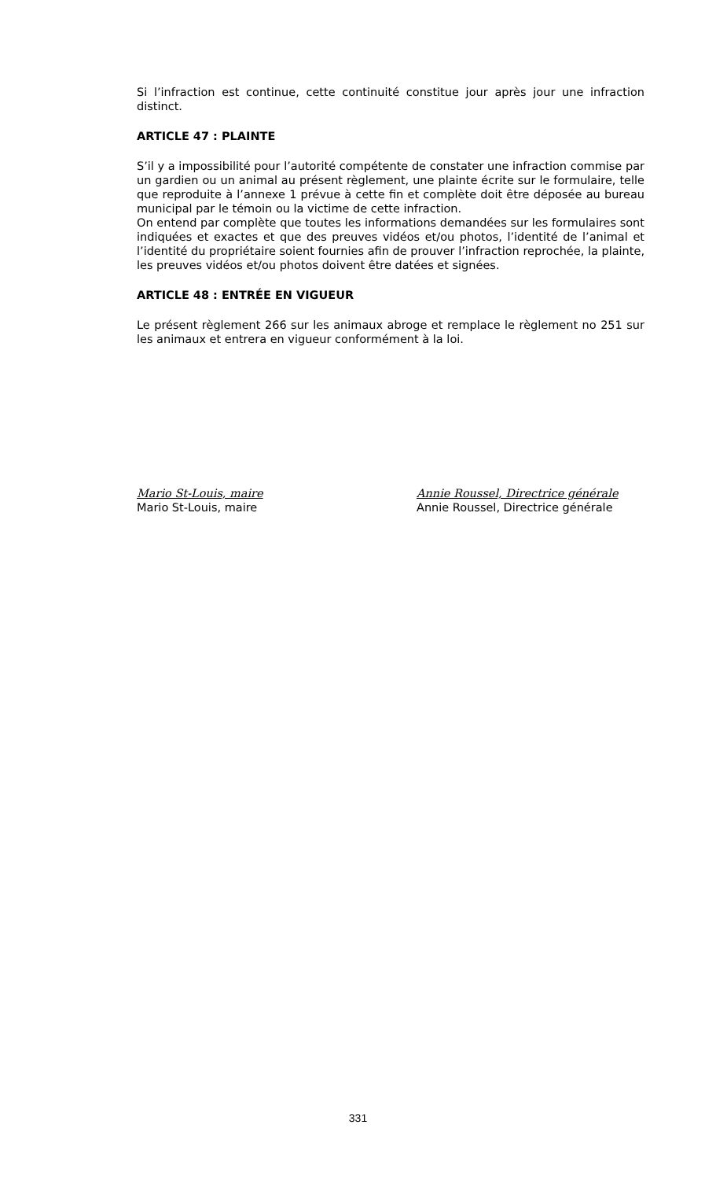Si l’infraction est continue, cette continuité constitue jour après jour une infraction distinct.
ARTICLE 47 : PLAINTE
S’il y a impossibilité pour l’autorité compétente de constater une infraction commise par un gardien ou un animal au présent règlement, une plainte écrite sur le formulaire, telle que reproduite à l’annexe 1 prévue à cette fin et complète doit être déposée au bureau municipal par le témoin ou la victime de cette infraction.
On entend par complète que toutes les informations demandées sur les formulaires sont indiquées et exactes et que des preuves vidéos et/ou photos, l’identité de l’animal et l’identité du propriétaire soient fournies afin de prouver l’infraction reprochée, la plainte, les preuves vidéos et/ou photos doivent être datées et signées.
ARTICLE 48 : ENTRÉE EN VIGUEUR
Le présent règlement 266 sur les animaux abroge et remplace le règlement no 251 sur les animaux et entrera en vigueur conformément à la loi.
Mario St-Louis, maire
Mario St-Louis, maire
Annie Roussel, Directrice générale
Annie Roussel, Directrice générale
331